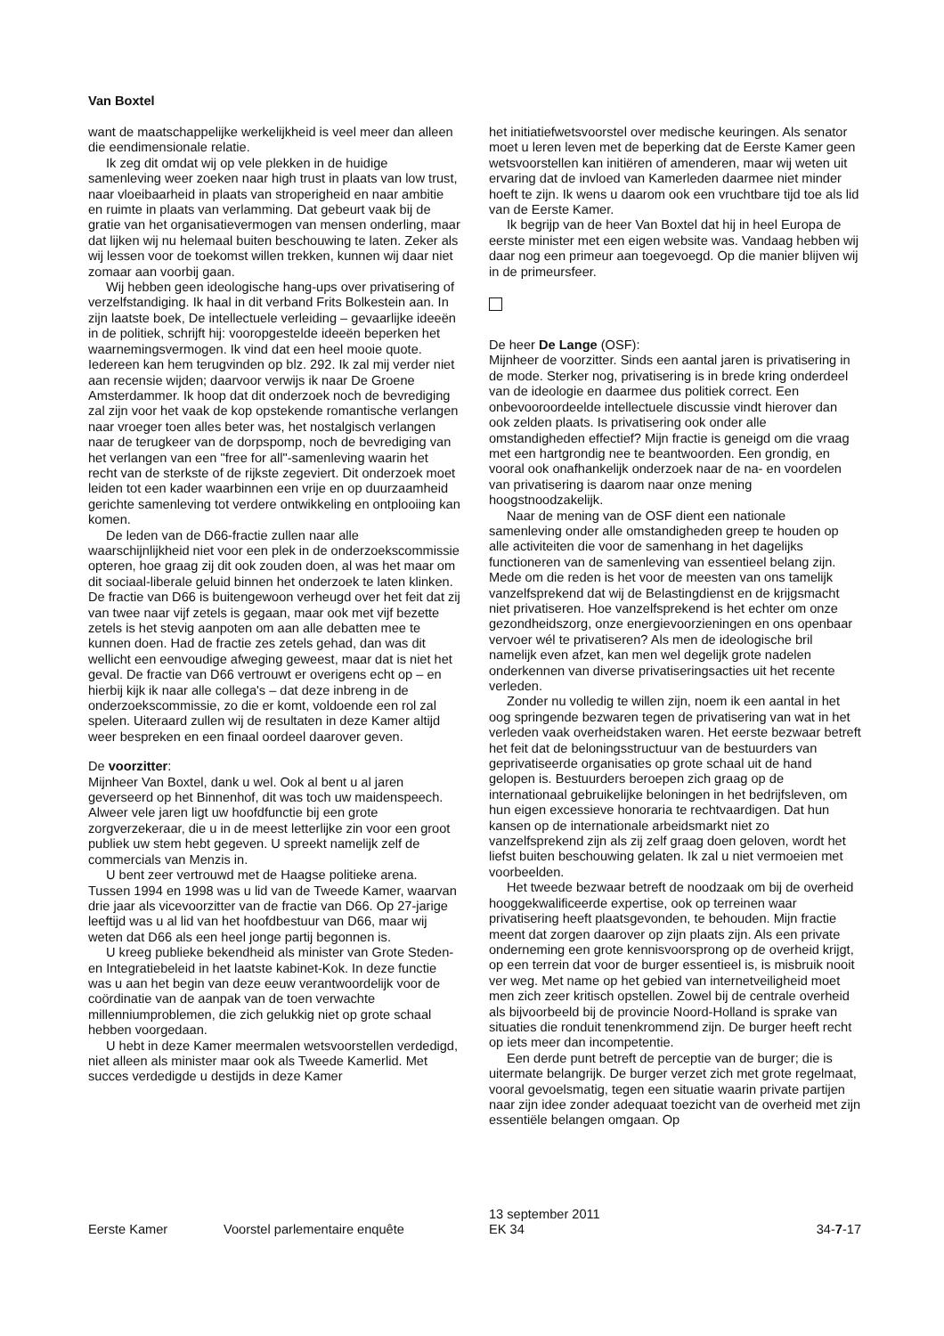Van Boxtel
want de maatschappelijke werkelijkheid is veel meer dan alleen die eendimensionale relatie.
Ik zeg dit omdat wij op vele plekken in de huidige samenleving weer zoeken naar high trust in plaats van low trust, naar vloeibaarheid in plaats van stroperigheid en naar ambitie en ruimte in plaats van verlamming. Dat gebeurt vaak bij de gratie van het organisatievermogen van mensen onderling, maar dat lijken wij nu helemaal buiten beschouwing te laten. Zeker als wij lessen voor de toekomst willen trekken, kunnen wij daar niet zomaar aan voorbij gaan.
Wij hebben geen ideologische hang-ups over privatisering of verzelfstandiging. Ik haal in dit verband Frits Bolkestein aan. In zijn laatste boek, De intellectuele verleiding – gevaarlijke ideeën in de politiek, schrijft hij: vooropgestelde ideeën beperken het waarnemingsvermogen. Ik vind dat een heel mooie quote. Iedereen kan hem terugvinden op blz. 292. Ik zal mij verder niet aan recensie wijden; daarvoor verwijs ik naar De Groene Amsterdammer. Ik hoop dat dit onderzoek noch de bevrediging zal zijn voor het vaak de kop opstekende romantische verlangen naar vroeger toen alles beter was, het nostalgisch verlangen naar de terugkeer van de dorpspomp, noch de bevrediging van het verlangen van een "free for all"-samenleving waarin het recht van de sterkste of de rijkste zegeviert. Dit onderzoek moet leiden tot een kader waarbinnen een vrije en op duurzaamheid gerichte samenleving tot verdere ontwikkeling en ontplooiing kan komen.
De leden van de D66-fractie zullen naar alle waarschijnlijkheid niet voor een plek in de onderzoekscommissie opteren, hoe graag zij dit ook zouden doen, al was het maar om dit sociaal-liberale geluid binnen het onderzoek te laten klinken. De fractie van D66 is buitengewoon verheugd over het feit dat zij van twee naar vijf zetels is gegaan, maar ook met vijf bezette zetels is het stevig aanpoten om aan alle debatten mee te kunnen doen. Had de fractie zes zetels gehad, dan was dit wellicht een eenvoudige afweging geweest, maar dat is niet het geval. De fractie van D66 vertrouwt er overigens echt op – en hierbij kijk ik naar alle collega's – dat deze inbreng in de onderzoekscommissie, zo die er komt, voldoende een rol zal spelen. Uiteraard zullen wij de resultaten in deze Kamer altijd weer bespreken en een finaal oordeel daarover geven.
De voorzitter:
Mijnheer Van Boxtel, dank u wel. Ook al bent u al jaren geverseerd op het Binnenhof, dit was toch uw maidenspeech. Alweer vele jaren ligt uw hoofdfunctie bij een grote zorgverzekeraar, die u in de meest letterlijke zin voor een groot publiek uw stem hebt gegeven. U spreekt namelijk zelf de commercials van Menzis in.
U bent zeer vertrouwd met de Haagse politieke arena. Tussen 1994 en 1998 was u lid van de Tweede Kamer, waarvan drie jaar als vicevoorzitter van de fractie van D66. Op 27-jarige leeftijd was u al lid van het hoofdbestuur van D66, maar wij weten dat D66 als een heel jonge partij begonnen is.
U kreeg publieke bekendheid als minister van Grote Steden- en Integratiebeleid in het laatste kabinet-Kok. In deze functie was u aan het begin van deze eeuw verantwoordelijk voor de coördinatie van de aanpak van de toen verwachte millenniumproblemen, die zich gelukkig niet op grote schaal hebben voorgedaan.
U hebt in deze Kamer meermalen wetsvoorstellen verdedigd, niet alleen als minister maar ook als Tweede Kamerlid. Met succes verdedigde u destijds in deze Kamer
het initiatiefwetsvoorstel over medische keuringen. Als senator moet u leren leven met de beperking dat de Eerste Kamer geen wetsvoorstellen kan initiëren of amenderen, maar wij weten uit ervaring dat de invloed van Kamerleden daarmee niet minder hoeft te zijn. Ik wens u daarom ook een vruchtbare tijd toe als lid van de Eerste Kamer.
Ik begrijp van de heer Van Boxtel dat hij in heel Europa de eerste minister met een eigen website was. Vandaag hebben wij daar nog een primeur aan toegevoegd. Op die manier blijven wij in de primeursfeer.
De heer De Lange (OSF):
Mijnheer de voorzitter. Sinds een aantal jaren is privatisering in de mode. Sterker nog, privatisering is in brede kring onderdeel van de ideologie en daarmee dus politiek correct. Een onbevooroordeelde intellectuele discussie vindt hierover dan ook zelden plaats. Is privatisering ook onder alle omstandigheden effectief? Mijn fractie is geneigd om die vraag met een hartgrondig nee te beantwoorden. Een grondig, en vooral ook onafhankelijk onderzoek naar de na- en voordelen van privatisering is daarom naar onze mening hoogstnoodzakelijk.
Naar de mening van de OSF dient een nationale samenleving onder alle omstandigheden greep te houden op alle activiteiten die voor de samenhang in het dagelijks functioneren van de samenleving van essentieel belang zijn. Mede om die reden is het voor de meesten van ons tamelijk vanzelfsprekend dat wij de Belastingdienst en de krijgsmacht niet privatiseren. Hoe vanzelfsprekend is het echter om onze gezondheidszorg, onze energievoorzieningen en ons openbaar vervoer wél te privatiseren? Als men de ideologische bril namelijk even afzet, kan men wel degelijk grote nadelen onderkennen van diverse privatiseringsacties uit het recente verleden.
Zonder nu volledig te willen zijn, noem ik een aantal in het oog springende bezwaren tegen de privatisering van wat in het verleden vaak overheidstaken waren. Het eerste bezwaar betreft het feit dat de beloningsstructuur van de bestuurders van geprivatiseerde organisaties op grote schaal uit de hand gelopen is. Bestuurders beroepen zich graag op de internationaal gebruikelijke beloningen in het bedrijfsleven, om hun eigen excessieve honoraria te rechtvaardigen. Dat hun kansen op de internationale arbeidsmarkt niet zo vanzelfsprekend zijn als zij zelf graag doen geloven, wordt het liefst buiten beschouwing gelaten. Ik zal u niet vermoeien met voorbeelden.
Het tweede bezwaar betreft de noodzaak om bij de overheid hooggekwalificeerde expertise, ook op terreinen waar privatisering heeft plaatsgevonden, te behouden. Mijn fractie meent dat zorgen daarover op zijn plaats zijn. Als een private onderneming een grote kennisvoorsprong op de overheid krijgt, op een terrein dat voor de burger essentieel is, is misbruik nooit ver weg. Met name op het gebied van internetveiligheid moet men zich zeer kritisch opstellen. Zowel bij de centrale overheid als bijvoorbeeld bij de provincie Noord-Holland is sprake van situaties die ronduit tenenkrommend zijn. De burger heeft recht op iets meer dan incompetentie.
Een derde punt betreft de perceptie van de burger; die is uitermate belangrijk. De burger verzet zich met grote regelmaat, vooral gevoelsmatig, tegen een situatie waarin private partijen naar zijn idee zonder adequaat toezicht van de overheid met zijn essentiële belangen omgaan. Op
Eerste Kamer
Voorstel parlementaire enquête
13 september 2011
EK 34
34-7-17